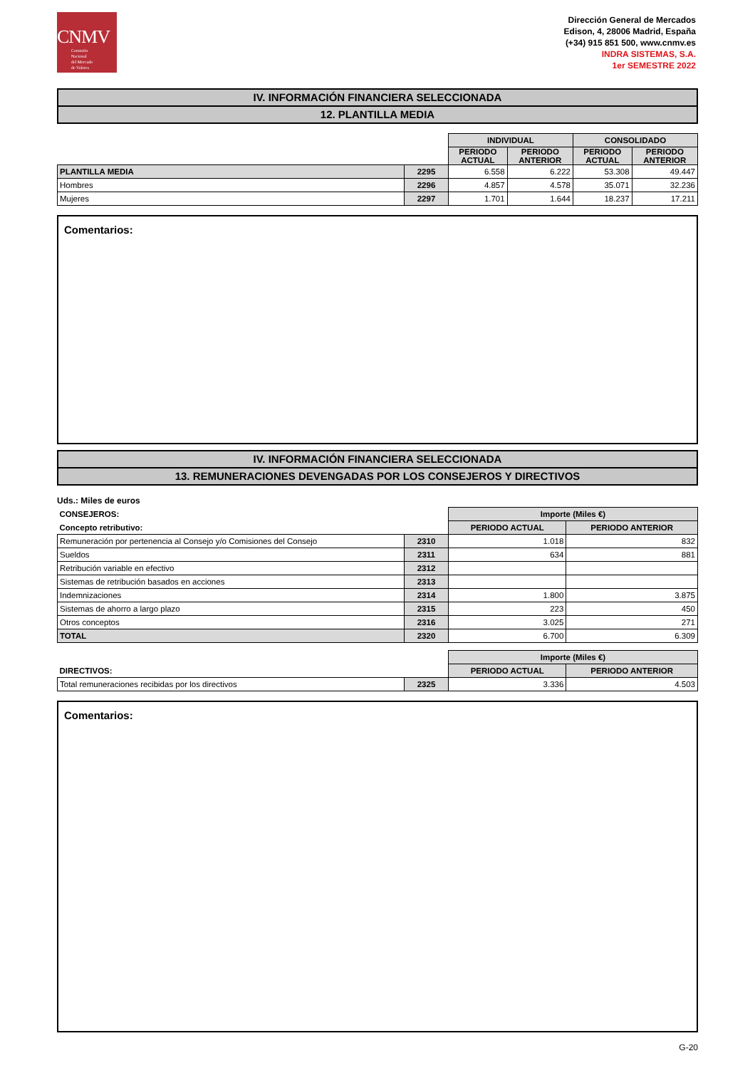CNMV
Comisión
Nacional
del Mercado
de Valores
Dirección General de Mercados
Edison, 4, 28006 Madrid, España
(+34) 915 851 500, www.cnmv.es
INDRA SISTEMAS, S.A.
1er SEMESTRE 2022
IV. INFORMACIÓN FINANCIERA SELECCIONADA
12. PLANTILLA MEDIA
| | | INDIVIDUAL | | CONSOLIDADO | |
| | | PERIODO ACTUAL | PERIODO ANTERIOR | PERIODO ACTUAL | PERIODO ANTERIOR |
| PLANTILLA MEDIA | 2295 | 6.558 | 6.222 | 53.308 | 49.447 |
| Hombres | 2296 | 4.857 | 4.578 | 35.071 | 32.236 |
| Mujeres | 2297 | 1.701 | 1.644 | 18.237 | 17.211 |
Comentarios:
IV. INFORMACIÓN FINANCIERA SELECCIONADA
13. REMUNERACIONES DEVENGADAS POR LOS CONSEJEROS Y DIRECTIVOS
Uds.: Miles de euros
| CONSEJEROS: | | Importe (Miles €) | |
| Concepto retributivo: | | PERIODO ACTUAL | PERIODO ANTERIOR |
| Remuneración por pertenencia al Consejo y/o Comisiones del Consejo | 2310 | 1.018 | 832 |
| Sueldos | 2311 | 634 | 881 |
| Retribución variable en efectivo | 2312 | | |
| Sistemas de retribución basados en acciones | 2313 | | |
| Indemnizaciones | 2314 | 1.800 | 3.875 |
| Sistemas de ahorro a largo plazo | 2315 | 223 | 450 |
| Otros conceptos | 2316 | 3.025 | 271 |
| TOTAL | 2320 | 6.700 | 6.309 |
| | | Importe (Miles €) | |
| DIRECTIVOS: | | PERIODO ACTUAL | PERIODO ANTERIOR |
| Total remuneraciones recibidas por los directivos | 2325 | 3.336 | 4.503 |
Comentarios:
G-20